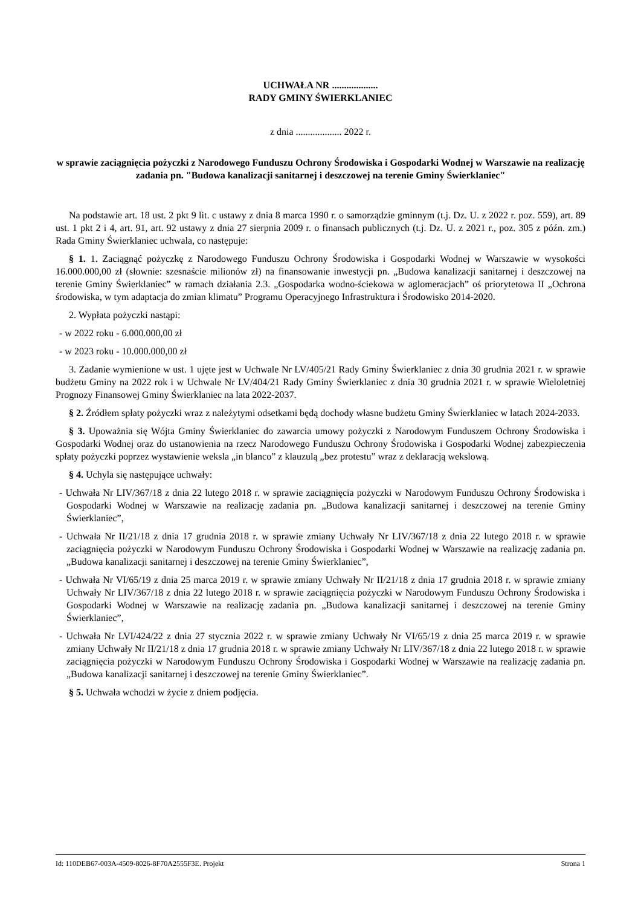UCHWAŁA NR ...................
RADY GMINY ŚWIERKLANIEC
z dnia ................... 2022 r.
w sprawie zaciągnięcia pożyczki z Narodowego Funduszu Ochrony Środowiska i Gospodarki Wodnej w Warszawie na realizację zadania pn. "Budowa kanalizacji sanitarnej i deszczowej na terenie Gminy Świerklaniec"
Na podstawie art. 18 ust. 2 pkt 9 lit. c ustawy z dnia 8 marca 1990 r. o samorządzie gminnym (t.j. Dz. U. z 2022 r. poz. 559), art. 89 ust. 1 pkt 2 i 4, art. 91, art. 92 ustawy z dnia 27 sierpnia 2009 r. o finansach publicznych (t.j. Dz. U. z 2021 r., poz. 305 z późn. zm.) Rada Gminy Świerklaniec uchwala, co następuje:
§ 1. 1. Zaciągnąć pożyczkę z Narodowego Funduszu Ochrony Środowiska i Gospodarki Wodnej w Warszawie w wysokości 16.000.000,00 zł (słownie: szesnaście milionów zł) na finansowanie inwestycji pn. „Budowa kanalizacji sanitarnej i deszczowej na terenie Gminy Świerklaniec” w ramach działania 2.3. „Gospodarka wodno-ściekowa w aglomeracjach” oś priorytetowa II „Ochrona środowiska, w tym adaptacja do zmian klimatu” Programu Operacyjnego Infrastruktura i Środowisko 2014-2020.
2. Wypłata pożyczki nastąpi:
- w 2022 roku - 6.000.000,00 zł
- w 2023 roku - 10.000.000,00 zł
3. Zadanie wymienione w ust. 1 ujęte jest w Uchwale Nr LV/405/21 Rady Gminy Świerklaniec z dnia 30 grudnia 2021 r. w sprawie budżetu Gminy na 2022 rok i w Uchwale Nr LV/404/21 Rady Gminy Świerklaniec z dnia 30 grudnia 2021 r. w sprawie Wieloletniej Prognozy Finansowej Gminy Świerklaniec na lata 2022-2037.
§ 2. Źródłem spłaty pożyczki wraz z należytymi odsetkami będą dochody własne budżetu Gminy Świerklaniec w latach 2024-2033.
§ 3. Upoważnia się Wójta Gminy Świerklaniec do zawarcia umowy pożyczki z Narodowym Funduszem Ochrony Środowiska i Gospodarki Wodnej oraz do ustanowienia na rzecz Narodowego Funduszu Ochrony Środowiska i Gospodarki Wodnej zabezpieczenia spłaty pożyczki poprzez wystawienie weksla „in blanco” z klauzulą „bez protestu” wraz z deklaracją wekslową.
§ 4. Uchyla się następujące uchwały:
- Uchwała Nr LIV/367/18 z dnia 22 lutego 2018 r. w sprawie zaciągnięcia pożyczki w Narodowym Funduszu Ochrony Środowiska i Gospodarki Wodnej w Warszawie na realizację zadania pn. „Budowa kanalizacji sanitarnej i deszczowej na terenie Gminy Świerklaniec”,
- Uchwała Nr II/21/18 z dnia 17 grudnia 2018 r. w sprawie zmiany Uchwały Nr LIV/367/18 z dnia 22 lutego 2018 r. w sprawie zaciągnięcia pożyczki w Narodowym Funduszu Ochrony Środowiska i Gospodarki Wodnej w Warszawie na realizację zadania pn. „Budowa kanalizacji sanitarnej i deszczowej na terenie Gminy Świerklaniec”,
- Uchwała Nr VI/65/19 z dnia 25 marca 2019 r. w sprawie zmiany Uchwały Nr II/21/18 z dnia 17 grudnia 2018 r. w sprawie zmiany Uchwały Nr LIV/367/18 z dnia 22 lutego 2018 r. w sprawie zaciągnięcia pożyczki w Narodowym Funduszu Ochrony Środowiska i Gospodarki Wodnej w Warszawie na realizację zadania pn. „Budowa kanalizacji sanitarnej i deszczowej na terenie Gminy Świerklaniec”,
- Uchwała Nr LVI/424/22 z dnia 27 stycznia 2022 r. w sprawie zmiany Uchwały Nr VI/65/19 z dnia 25 marca 2019 r. w sprawie zmiany Uchwały Nr II/21/18 z dnia 17 grudnia 2018 r. w sprawie zmiany Uchwały Nr LIV/367/18 z dnia 22 lutego 2018 r. w sprawie zaciągnięcia pożyczki w Narodowym Funduszu Ochrony Środowiska i Gospodarki Wodnej w Warszawie na realizację zadania pn. „Budowa kanalizacji sanitarnej i deszczowej na terenie Gminy Świerklaniec”.
§ 5. Uchwała wchodzi w życie z dniem podjęcia.
Id: 110DEB67-003A-4509-8026-8F70A2555F3E. Projekt Strona 1